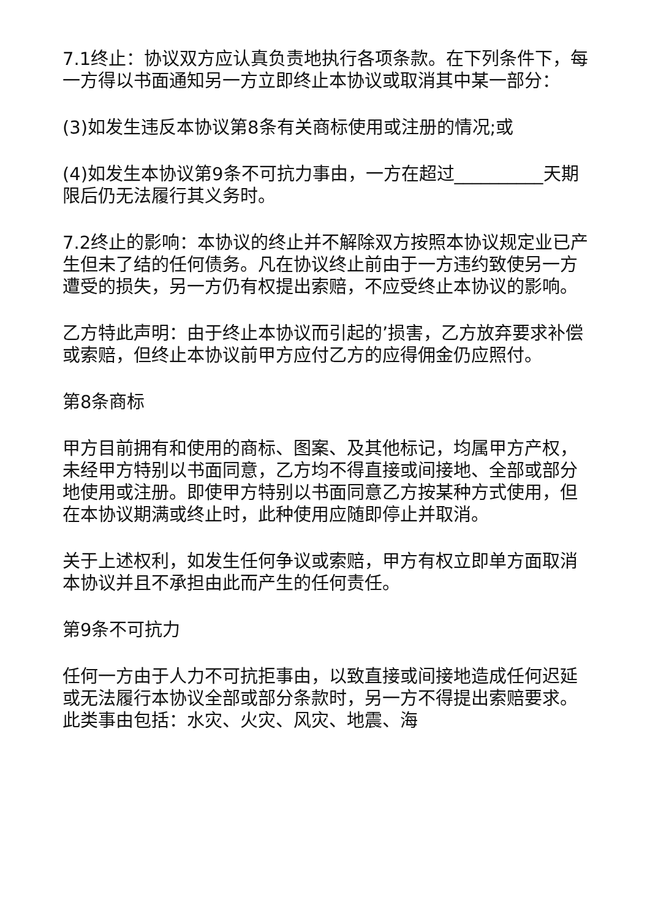7.1终止：协议双方应认真负责地执行各项条款。在下列条件下，每一方得以书面通知另一方立即终止本协议或取消其中某一部分：
(3)如发生违反本协议第8条有关商标使用或注册的情况;或
(4)如发生本协议第9条不可抗力事由，一方在超过__________天期限后仍无法履行其义务时。
7.2终止的影响：本协议的终止并不解除双方按照本协议规定业已产生但未了结的任何债务。凡在协议终止前由于一方违约致使另一方遭受的损失，另一方仍有权提出索赔，不应受终止本协议的影响。
乙方特此声明：由于终止本协议而引起的’损害，乙方放弃要求补偿或索赔，但终止本协议前甲方应付乙方的应得佣金仍应照付。
第8条商标
甲方目前拥有和使用的商标、图案、及其他标记，均属甲方产权，未经甲方特别以书面同意，乙方均不得直接或间接地、全部或部分地使用或注册。即使甲方特别以书面同意乙方按某种方式使用，但在本协议期满或终止时，此种使用应随即停止并取消。
关于上述权利，如发生任何争议或索赔，甲方有权立即单方面取消本协议并且不承担由此而产生的任何责任。
第9条不可抗力
任何一方由于人力不可抗拒事由，以致直接或间接地造成任何迟延或无法履行本协议全部或部分条款时，另一方不得提出索赔要求。此类事由包括：水灾、火灾、风灾、地震、海